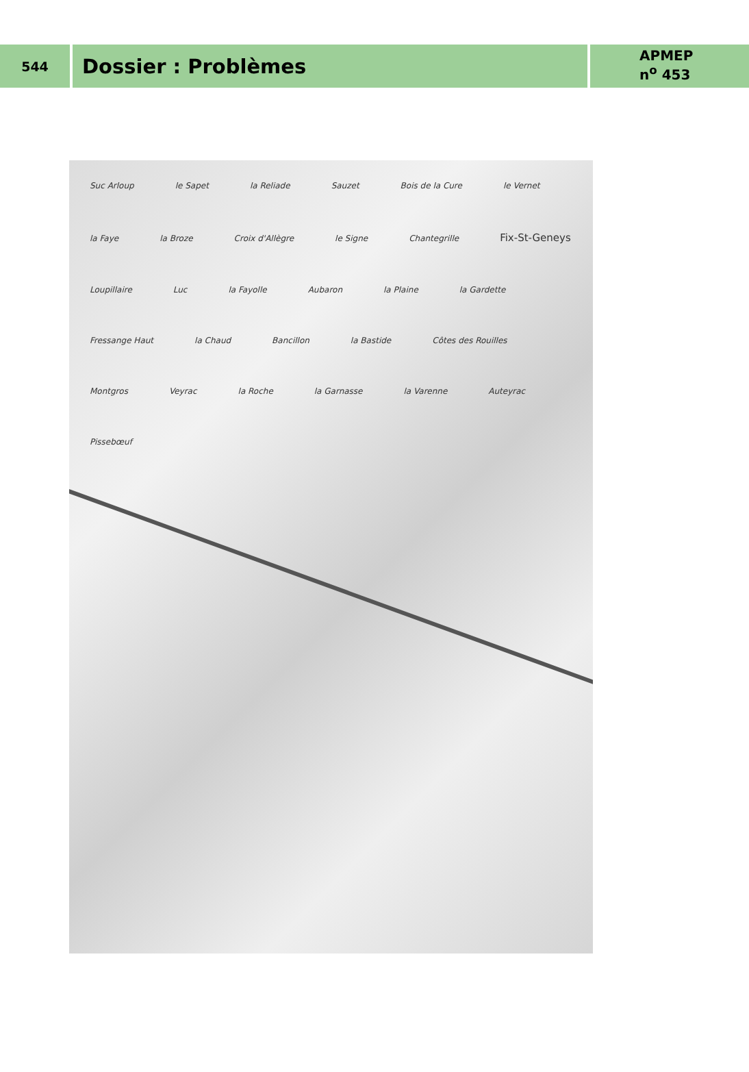544
Dossier : Problèmes
APMEP
n<sup>o</sup> 453
Suc Arloup le Sapet la Reliade Sauzet Bois de la Cure le Vernet la Faye la Broze Croix d'Allègre le Signe Chantegrille Fix-St-Geneys Loupillaire Luc la Fayolle Aubaron la Plaine la Gardette Fressange Haut la Chaud Bancillon la Bastide Côtes des Rouilles Montgros Veyrac la Roche la Garnasse la Varenne Auteyrac Pissebœuf